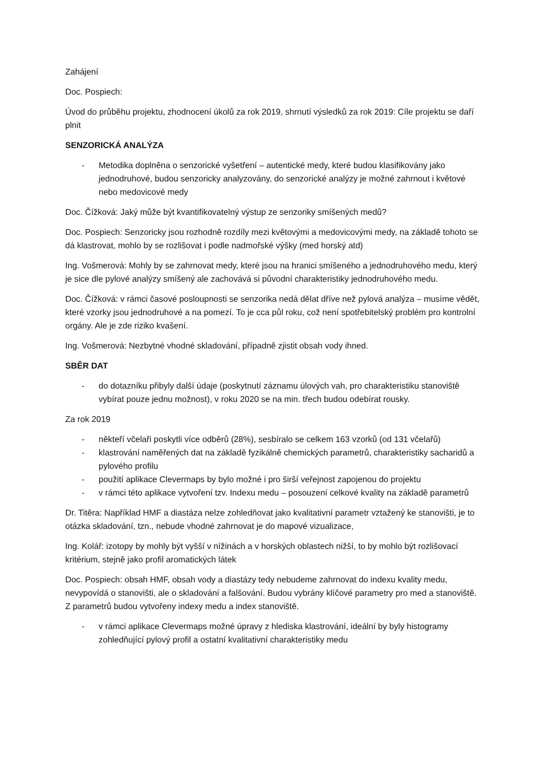Zahájení
Doc. Pospiech:
Úvod do průběhu projektu, zhodnocení úkolů za rok 2019, shrnutí výsledků za rok 2019: Cíle projektu se daří plnit
SENZORICKÁ ANALÝZA
- Metodika doplněna o senzorické vyšetření – autentické medy, které budou klasifikovány jako jednodruhové, budou senzoricky analyzovány, do senzorické analýzy je možné zahrnout i květové nebo medovicové medy
Doc. Čížková: Jaký může být kvantifikovatelný výstup ze senzoriky smíšených medů?
Doc. Pospiech: Senzoricky jsou rozhodně rozdíly mezi květovými a medovicovými medy, na základě tohoto se dá klastrovat, mohlo by se rozlišovat i podle nadmořské výšky (med horský atd)
Ing. Vošmerová: Mohly by se zahrnovat medy, které jsou na hranici smíšeného a jednodruhového medu, který je sice dle pylové analýzy smíšený ale zachovává si původní charakteristiky jednodruhového medu.
Doc. Čížková: v rámci časové posloupnosti se senzorika nedá dělat dříve než pylová analýza – musíme vědět, které vzorky jsou jednodruhové a na pomezí. To je cca půl roku, což není spotřebitelský problém pro kontrolní orgány. Ale je zde riziko kvašení.
Ing. Vošmerová: Nezbytné vhodné skladování, případně zjistit obsah vody ihned.
SBĚR DAT
- do dotazníku přibyly další údaje (poskytnutí záznamu úlových vah, pro charakteristiku stanoviště vybírat pouze jednu možnost), v roku 2020 se na min. třech budou odebírat rousky.
Za rok 2019
- někteří včelaři poskytli více odběrů (28%), sesbíralo se celkem 163 vzorků (od 131 včelařů)
- klastrování naměřených dat na základě fyzikálně chemických parametrů, charakteristiky sacharidů a pylového profilu
- použití aplikace Clevermaps by bylo možné i pro širší veřejnost zapojenou do projektu
- v rámci této aplikace vytvoření tzv. Indexu medu – posouzení celkové kvality na základě parametrů
Dr. Titěra: Například HMF a diastáza nelze zohledňovat jako kvalitativní parametr vztažený ke stanovišti, je to otázka skladování, tzn., nebude vhodné zahrnovat je do mapové vizualizace,
Ing. Kolář: izotopy by mohly být vyšší v nížinách a v horských oblastech nižší, to by mohlo být rozlišovací kritérium, stejně jako profil aromatických látek
Doc. Pospiech: obsah HMF, obsah vody a diastázy tedy nebudeme zahrnovat do indexu kvality medu, nevypovídá o stanovišti, ale o skladování a falšování. Budou vybrány klíčové parametry pro med a stanoviště. Z parametrů budou vytvořeny indexy medu a index stanoviště.
- v rámci aplikace Clevermaps možné úpravy z hlediska klastrování, ideální by byly histogramy zohledňující pylový profil a ostatní kvalitativní charakteristiky medu